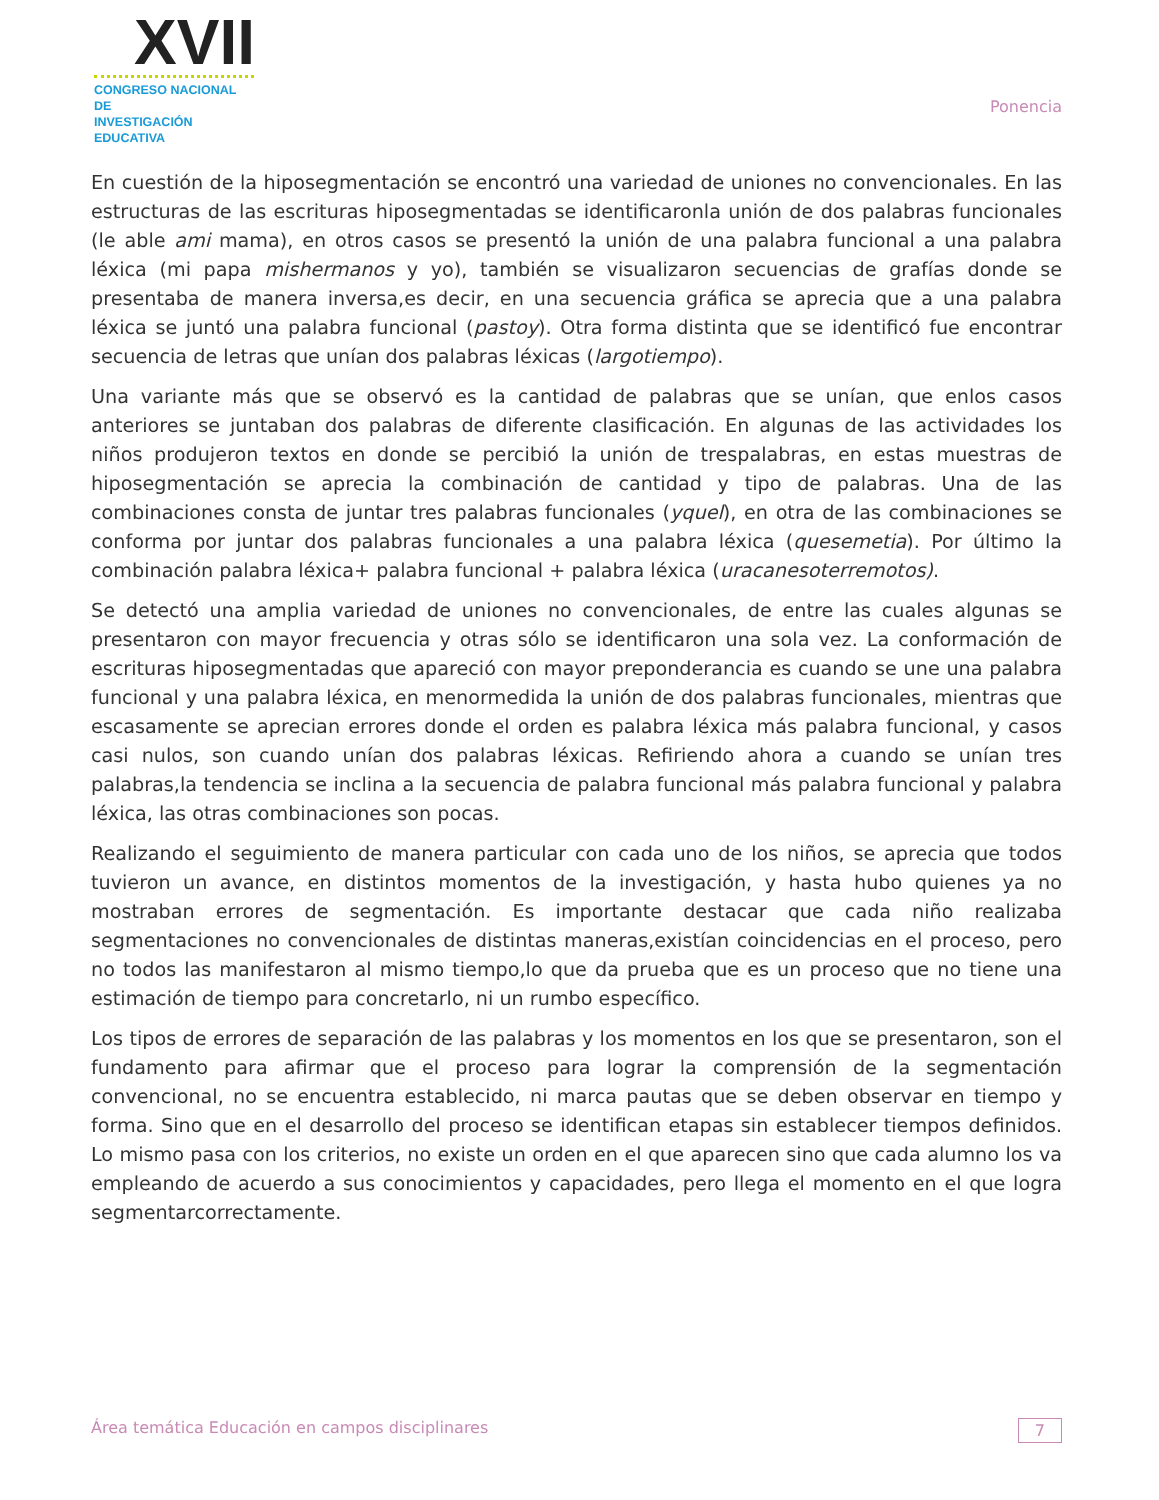XVII
CONGRESO NACIONAL DE
INVESTIGACIÓN EDUCATIVA
Ponencia
En cuestión de la hiposegmentación se encontró una variedad de uniones no convencionales. En las estructuras de las escrituras hiposegmentadas se identificaronla unión de dos palabras funcionales (le able ami mama), en otros casos se presentó la unión de una palabra funcional a una palabra léxica (mi papa mishermanos y yo), también se visualizaron secuencias de grafías donde se presentaba de manera inversa,es decir, en una secuencia gráfica se aprecia que a una palabra léxica se juntó una palabra funcional (pastoy). Otra forma distinta que se identificó fue encontrar secuencia de letras que unían dos palabras léxicas (largotiempo).
Una variante más que se observó es la cantidad de palabras que se unían, que enlos casos anteriores se juntaban dos palabras de diferente clasificación. En algunas de las actividades los niños produjeron textos en donde se percibió la unión de trespalabras, en estas muestras de hiposegmentación se aprecia la combinación de cantidad y tipo de palabras. Una de las combinaciones consta de juntar tres palabras funcionales (yquel), en otra de las combinaciones se conforma por juntar dos palabras funcionales a una palabra léxica (quesemetia). Por último la combinación palabra léxica+ palabra funcional + palabra léxica (uracanesoterremotos).
Se detectó una amplia variedad de uniones no convencionales, de entre las cuales algunas se presentaron con mayor frecuencia y otras sólo se identificaron una sola vez. La conformación de escrituras hiposegmentadas que apareció con mayor preponderancia es cuando se une una palabra funcional y una palabra léxica, en menormedida la unión de dos palabras funcionales, mientras que escasamente se aprecian errores donde el orden es palabra léxica más palabra funcional, y casos casi nulos, son cuando unían dos palabras léxicas. Refiriendo ahora a cuando se unían tres palabras,la tendencia se inclina a la secuencia de palabra funcional más palabra funcional y palabra léxica, las otras combinaciones son pocas.
Realizando el seguimiento de manera particular con cada uno de los niños, se aprecia que todos tuvieron un avance, en distintos momentos de la investigación, y hasta hubo quienes ya no mostraban errores de segmentación. Es importante destacar que cada niño realizaba segmentaciones no convencionales de distintas maneras,existían coincidencias en el proceso, pero no todos las manifestaron al mismo tiempo,lo que da prueba que es un proceso que no tiene una estimación de tiempo para concretarlo, ni un rumbo específico.
Los tipos de errores de separación de las palabras y los momentos en los que se presentaron, son el fundamento para afirmar que el proceso para lograr la comprensión de la segmentación convencional, no se encuentra establecido, ni marca pautas que se deben observar en tiempo y forma. Sino que en el desarrollo del proceso se identifican etapas sin establecer tiempos definidos. Lo mismo pasa con los criterios, no existe un orden en el que aparecen sino que cada alumno los va empleando de acuerdo a sus conocimientos y capacidades, pero llega el momento en el que logra segmentarcorrectamente.
Área temática Educación en campos disciplinares 7